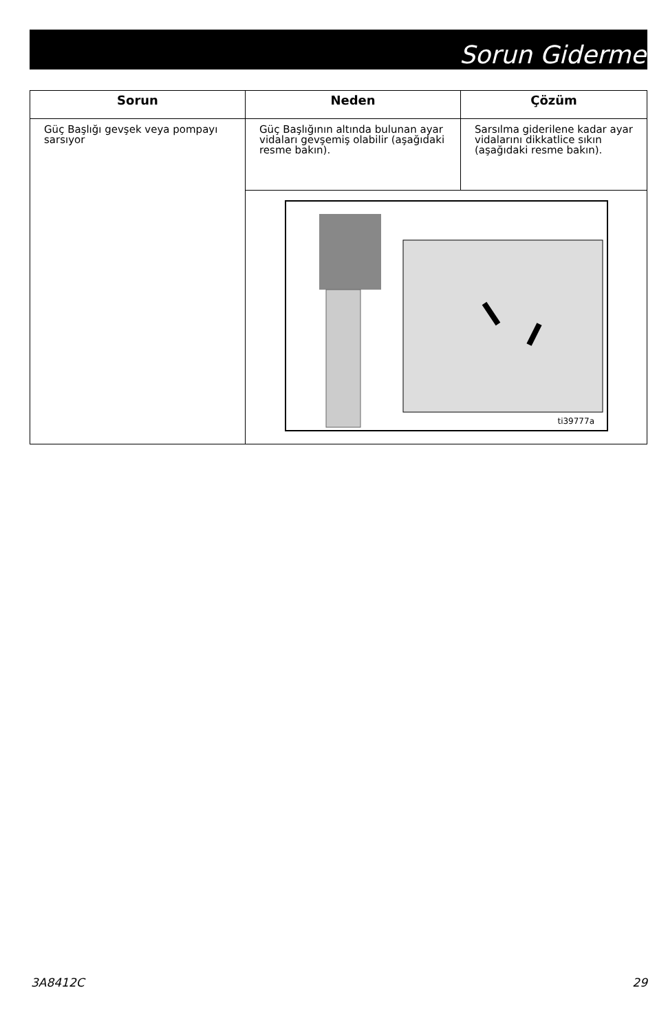Sorun Giderme
| Sorun | Neden | Çözüm |
| --- | --- | --- |
| Güç Başlığı gevşek veya pompayı sarsıyor | Güç Başlığının altında bulunan ayar vidaları gevşemiş olabilir (aşağıdaki resme bakın). | Sarsılma giderilene kadar ayar vidalarını dikkatlice sıkın (aşağıdaki resme bakın). |
| | ti39777a | |
3A8412C 29